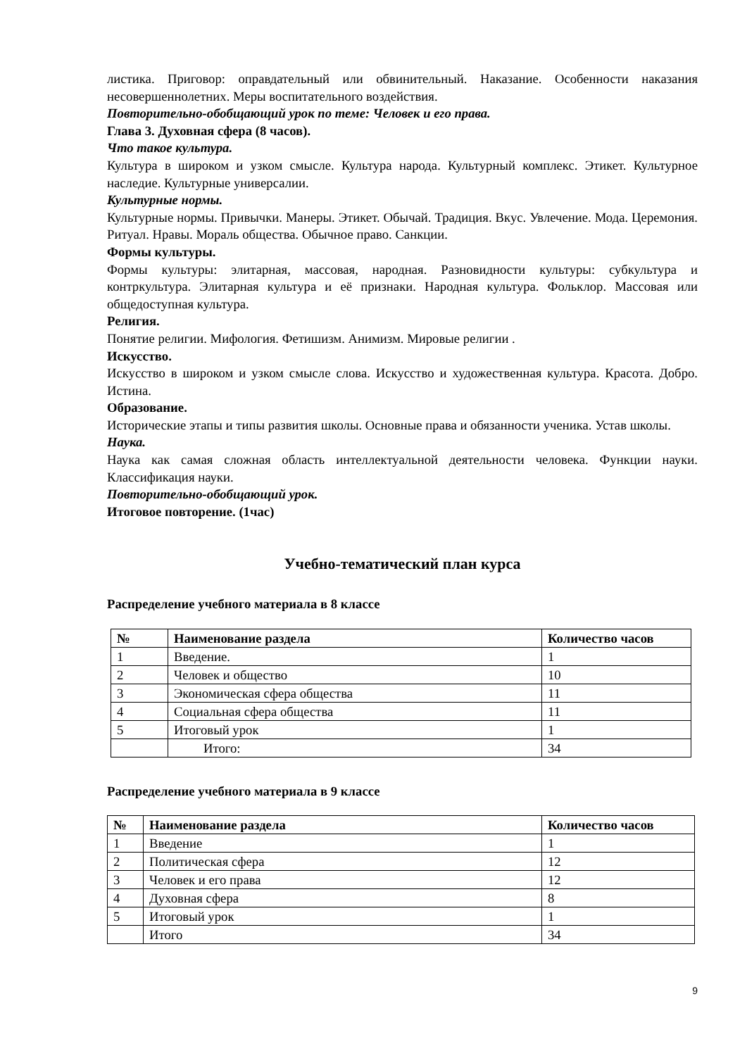листика. Приговор: оправдательный или обвинительный. Наказание. Особенности наказания несовершеннолетних. Меры воспитательного воздействия.
Повторительно-обобщающий урок по теме: Человек и его права.
Глава 3. Духовная сфера (8 часов).
Что такое культура.
Культура в широком и узком смысле. Культура народа. Культурный комплекс. Этикет. Культурное наследие. Культурные универсалии.
Культурные нормы.
Культурные нормы. Привычки. Манеры. Этикет. Обычай. Традиция. Вкус. Увлечение. Мода. Церемония. Ритуал. Нравы. Мораль общества. Обычное право. Санкции.
Формы культуры.
Формы культуры: элитарная, массовая, народная. Разновидности культуры: субкультура и контркультура. Элитарная культура и её признаки. Народная культура. Фольклор. Массовая или общедоступная культура.
Религия.
Понятие религии. Мифология. Фетишизм. Анимизм. Мировые религии .
Искусство.
Искусство в широком и узком смысле слова. Искусство и художественная культура. Красота. Добро. Истина.
Образование.
Исторические этапы и типы развития школы. Основные права и обязанности ученика. Устав школы.
Наука.
Наука как самая сложная область интеллектуальной деятельности человека. Функции науки. Классификация науки.
Повторительно-обобщающий урок.
Итоговое повторение. (1час)
Учебно-тематический план курса
Распределение учебного материала в 8 классе
| № | Наименование раздела | Количество часов |
| --- | --- | --- |
| 1 | Введение. | 1 |
| 2 | Человек и общество | 10 |
| 3 | Экономическая сфера общества | 11 |
| 4 | Социальная сфера общества | 11 |
| 5 | Итоговый урок | 1 |
| | Итого: | 34 |
Распределение учебного материала в 9 классе
| № | Наименование раздела | Количество часов |
| --- | --- | --- |
| 1 | Введение | 1 |
| 2 | Политическая сфера | 12 |
| 3 | Человек и его права | 12 |
| 4 | Духовная сфера | 8 |
| 5 | Итоговый урок | 1 |
| | Итого | 34 |
9